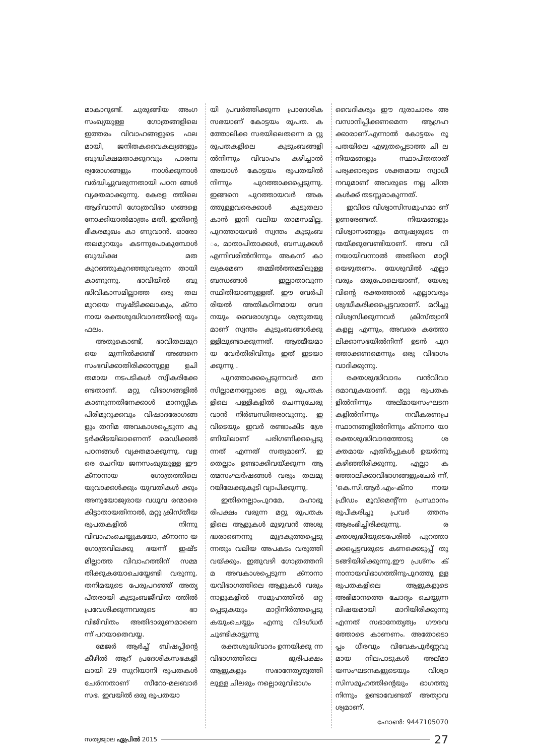മാകാറുണ്ട്. ചുരുങ്ങിയ അംഗ സംഖ്യയുള്ള ഗോത്രങ്ങളിലെ ഇത്തരം വിവാഹങ്ങളുടെ ഫല മായി, ജനിതകവൈകല്യങ്ങളും ബുദ്ധിക്ഷമതാക്കുറവും പാരമ്പ ര്യരോഗങ്ങളും നാൾക്കുനാൾ വർദ്ധിച്ചുവരുന്നതായി പഠന ങ്ങൾ വ്യക്തമാക്കുന്നു. കേരള ത്തിലെ ആദിവാസി ഗോത്രവിഭാ ഗങ്ങളെ നോക്കിയാൽമാത്രം മതി, ഇതിന്റെ ഭീകരമുഖം കാ ണുവാൻ. ഓരോ തലമുറയും കടന്നുപോകുമ്പോൾ ബുദ്ധിക്ഷ മത കുറഞ്ഞുകുറഞ്ഞുവരുന്ന തായി കാണുന്നു. ഭാവിയിൽ ബു ദ്ധിവികാസമില്ലാത്ത ഒരു തല മുറയെ സൃഷ്ടിക്കലാകും, ക്നാ നായ രക്തശുദ്ധിവാദത്തിന്റെ യും ഫലം.
അതുകൊണ്ട്, ഭാവിതലമുറ യെ മുന്നിൽക്കണ്ട് അങ്ങനെ സംഭവിക്കാതിരിക്കാനുള്ള ഉചി തമായ നടപടികൾ സ്വീകരിക്കേ ണ്ടതാണ്. മറ്റു വിഭാഗങ്ങളിൽ കാണുന്നതിനേക്കാൾ മാനസ്സിക പിരിമുറുക്കവും വിഷാദരോഗങ്ങ ളും തനിമ അവകാശപ്പെടുന്ന കൂ ട്ടർക്കിടയിലാണെന്ന് മെഡിക്കൽ പഠനങ്ങൾ വ്യക്തമാക്കുന്നു. വള രെ ചെറിയ ജനസംഖ്യയുള്ള ഈ ക്നാനായ ഗോത്രത്തിലെ യുവാക്കൾക്കും യുവതികൾ ക്കും അനുയോജ്യരായ വധൂവ രന്മാരെ കിട്ടാതായതിനാൽ, മറ്റു ക്രിസ്തീയ രൂപതകളിൽ നിന്നു വിവാഹംചെയ്യുകയോ, ക്നാനാ യ ഗോത്രവിലക്കു ഭയന്ന് ഇഷ്ട മില്ലാത്ത വിവാഹത്തിന് സമ്മ തിക്കുകയോചെയ്യേണ്ടി വരുന്നു. തനിമയുടെ പേരുപറഞ്ഞ് അതൃ പ്തരായി കുടുംബജീവിത ത്തിൽ പ്രവേശിക്കുന്നവരുടെ ഭാ വിജീവിതം അതിദാരുണമാണെ ന്ന് പറയാതെവയ്യ.
മേജർ ആർച്ച് ബിഷപ്പിന്റെ കീഴിൽ ആറ് പ്രദേശികസഭകളി ലായി 29 സുറിയാനി രൂപതകൾ ചേർന്നതാണ് സീറോ-മലബാർ സഭ. ഇവയിൽ ഒരു രൂപതയാ
യി പ്രവർത്തിക്കുന്ന പ്രാദേശിക സഭയാണ് കോട്ടയം രൂപത. ക ത്തോലിക്ക സഭയിലെതന്നെ മ റ്റു രൂപതകളിലെ കുടുംബങ്ങളി ൽനിന്നും വിവാഹം കഴിച്ചാൽ അയാൾ കോട്ടയം രൂപതയിൽ നിന്നും പുറത്താക്കപ്പെടുന്നു. ഇങ്ങനെ പുറത്തായവർ അക ത്തുള്ളവരെക്കാൾ കൂടുതലാ കാൻ ഇനി വലിയ താമസമില്ല. പുറത്തായവർ സ്വന്തം കുടുംബ ം, മാതാപിതാക്കൾ, ബന്ധുക്കൾ എന്നിവരിൽനിന്നും അകന്ന് കാ ലക്രമേണ തമ്മിൽത്തമ്മിലുള്ള ബന്ധങ്ങൾ ഇല്ലാതാവുന്ന സ്ഥിതിയാണുള്ളത്. ഈ വേർപി രിയൽ അതികഠിനമായ വേദ നയും വൈരാഗ്യവും ശത്രുതയു മാണ് സ്വന്തം കുടുംബങ്ങൾക്കു ള്ളിലുണ്ടാക്കുന്നത്. ആത്മീയമാ യ വേർതിരിവിനും ഇത് ഇടയാ ക്കുന്നു .
പുറത്താക്കപ്പെടുന്നവർ മന സില്ലാമനസ്സോടെ മറ്റു രൂപതക ളിലെ പള്ളികളിൽ ചെന്നുചേരു വാൻ നിർബന്ധിതരാവുന്നു. ഇ വിടെയും ഇവർ രണ്ടാംകിട ശ്രേ ണിയിലാണ് പരിഗണിക്കപ്പെടു ന്നത് എന്നത് സത്യമാണ്. ഇ തെല്ലാം ഉണ്ടാക്കിവയ്ക്കുന്ന ആ ത്മസംഘർഷങ്ങൾ വരും തലമു റയിലേക്കുകൂടി വ്യാപിക്കുന്നു.
ഇതിനെല്ലാംപുറമേ, മഹാഭൂ രിപക്ഷം വരുന്ന മറ്റു രൂപതക ളിലെ ആളുകൾ മുഴുവൻ അശു ദ്ധരാണെന്നു മുദ്രകുത്തപ്പെടു ന്നതും വലിയ അപകടം വരുത്തി വയ്ക്കും. ഇതുവഴി ഗോത്രത്തനി മ അവകാശപ്പെടുന്ന ക്നാനാ യവിഭാഗത്തിലെ ആളുകൾ വരും നാളുകളിൽ സമൂഹത്തിൽ ഒറ്റ പ്പെടുകയും മാറ്റിനിർത്തപ്പെടു കയുംചെയ്യും എന്നു വിദഗ്ധർ ചൂണ്ടികാട്ടുന്നു
രക്തശുദ്ധിവാദം ഉന്നയിക്കു ന്ന വിഭാഗത്തിലെ ഭൂരിപക്ഷം ആളുകളും സഭാനേതൃത്വത്തി ലുള്ള ചിലരും നല്ലൊരുവിഭാഗം
വൈദികരും ഈ ദുരാചാരം അ വസാനിപ്പിക്കണമെന്ന ആഗ്രഹ ക്കാരാണ്.എന്നാൽ കോട്ടയം രൂ പതയിലെ എഴുതപ്പെടാത്ത ചി ല നിയമങ്ങളും സ്ഥാപിതതാത് പര്യക്കാരുടെ ശക്തമായ സ്വാധീ നവുമാണ് അവരുടെ നല്ല ചിന്ത കൾക്ക് തടസ്സമാകുന്നത്.
ഇവിടെ വിശ്വാസിസമൂഹമാ ണ് ഉണരേണ്ടത്. നിയമങ്ങളും വിശ്വാസങ്ങളും മനുഷ്യരുടെ ന ന്മയ്ക്കുവേണ്ടിയാണ്. അവ വി നയായിവന്നാൽ അതിനെ മാറ്റി യെഴുതണം. യേശുവിൽ എല്ലാ വരും ഒരുപോലെയാണ്, യേശു വിന്റെ രക്തത്താൽ എല്ലാവരും ശുദ്ധീകരിക്കപ്പെട്ടവരാണ്. മറിച്ചു വിശ്വസിക്കുന്നവർ ക്രിസ്ത്യാനി കളല്ല എന്നും, അവരെ കത്തോ ലിക്കാസഭയിൽനിന്ന് ഉടൻ പുറ ത്താക്കണമെന്നും ഒരു വിഭാഗം വാദിക്കുന്നു.
രക്തശുദ്ധിവാദം വൻവിവാ ദമാവുകയാണ്. മറ്റു രൂപതക ളിൽനിന്നും അല്മായസംഘടന കളിൽനിന്നും നവീകരണപ്ര സ്ഥാനങ്ങളിൽനിന്നും ക്നാനാ യാ രക്തശുദ്ധിവാദത്തോടു ശ ക്തമായ എതിർപ്പുകൾ ഉയർന്നു കഴിഞ്ഞിരിക്കുന്നു. എല്ലാ ക ത്തോലിക്കാവിഭാഗങ്ങളുംചേർ ന്ന്, 'കെ.സി.ആർ.എം-ക്നാ നായ ഫ്രീഡം മൂവ്മെന്റ്'ന്ന പ്രസ്ഥാനം രൂപീകരിച്ചു പ്രവർ ത്തനം ആരംഭിച്ചിരിക്കുന്നു. ര ക്തശുദ്ധിയുടെപേരിൽ പുറത്താ ക്കപ്പെട്ടവരുടെ കണക്കെടുപ്പ് തു ടങ്ങിയിരിക്കുന്നു.ഈ പ്രശ്നം ക് നാനായവിഭാഗത്തിനുപുറത്തു ള്ള രൂപതകളിലെ ആളുകളുടെ അഭിമാനത്തെ ചോദ്യം ചെയ്യുന്ന വിഷയമായി മാറിയിരിക്കുന്നു എന്നത് സഭാനേതൃത്വം ഗൗരവ ത്തോടെ കാണണം. അതോടൊ പ്പം ധീരവും വിവേകപൂർണ്ണവു മായ നിലപാടുകൾ അല്മാ യസംഘടനകളുടെയും വിശ്വാ സിസമൂഹത്തിന്റെയും ഭാഗത്തു നിന്നും ഉണ്ടാവേണ്ടത് അത്യാവ ശ്യമാണ്.
ഫോൺ: 9447105070
സത്യജ്വാല ഏപ്രിൽ 2015 27